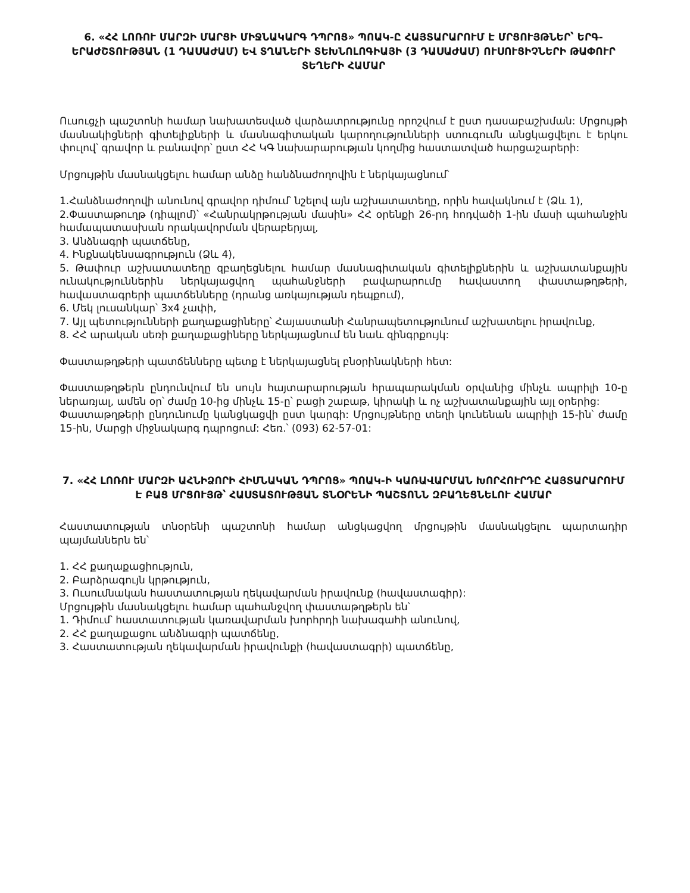6. «ՀՀ ԼՈՌՈՒ ՄԱՐԶԻ ՄԱՐՑԻ ՄԻՋՆԱԿԱՐԳ ԴՊՐՈՑ» ՊՈԱԿ-Ը ՀԱՅՏԱՐԱՐՈՒՄ Է ՄՐՑՈՒՅԹՆԵՐ՝ ԵՐԳ-ԵՐԱԺՇՏՈՒԹՅԱՆ (1 ԴԱՍԱԺԱՄ) ԵՎ ՏՂԱՆԵՐԻ ՏԵԽՆՈԼՈԳԻԱՅԻ (3 ԴԱՍԱԺԱՄ) ՈՒՍՈՒՑԻՉՆԵՐԻ ԹԱՓՈՒՐ ՏԵՂԵՐԻ ՀԱՄԱՐ
Ուսուցչի պաշտոնի համար նախատեսված վարձատրությունը որոշվում է ըստ դասաբաշխման: Մրցույթի մասնակիցների գիտելիքների և մասնագիտական կարողությունների ստուգումն անցկացվելու է երկու փուլով՝ գրավոր և բանավոր՝ ըստ ՀՀ ԿԳ նախարարության կողմից հաստատված հարցաշարերի:
Մրցույթին մասնակցելու համար անձը հանձնաժողովին է ներկայացնում՝
1.Հանձնաժողովի անունով գրավոր դիմում՝ նշելով այն աշխատատեղը, որին հավակնում է (Ձև 1),
2.Փաստաթուղթ (դիպլոմ)՝ «Հանրակրթության մասին» ՀՀ օրենքի 26-րդ հոդվածի 1-ին մասի պահանջին համապատասխան որակավորման վերաբերյալ,
3. Անձնագրի պատճենը,
4. Ինքնակենսագրություն (Ձև 4),
5. Թափուր աշխատատեղը զբաղեցնելու համար մասնագիտական գիտելիքներին և աշխատանքային ունակություններին ներկայացվող պահանջների բավարարումը հավաստող փաստաթղթերի, հավաստագրերի պատճենները (դրանց առկայության դեպքում),
6. Մեկ լուսանկար՝ 3x4 չափի,
7. Այլ պետությունների քաղաքացիները՝ Հայաստանի Հանրապետությունում աշխատելու իրավունք,
8. ՀՀ արական սեռի քաղաքացիները ներկայացնում են նաև զինգրքույկ:
Փաստաթղթերի պատճենները պետք է ներկայացնել բնօրինակների հետ:
Փաստաթղթերն ընդունվում են սույն հայտարարության հրապարակման օրվանից մինչև ապրիլի 10-ը ներառյալ, ամեն օր՝ ժամը 10-ից մինչև 15-ը՝ բացի շաբաթ, կիրակի և ոչ աշխատանքային այլ օրերից:
Փաստաթղթերի ընդունումը կանցկացվի ըստ կարգի: Մրցույթները տեղի կունենան ապրիլի 15-ին՝ ժամը 15-ին, Մարցի միջնակարգ դպրոցում: Հեռ.՝ (093) 62-57-01:
7. «ՀՀ ԼՈՌՈՒ ՄԱՐԶԻ ԱՀՆԻՁՈՐԻ ՀԻՄՆԱԿԱՆ ԴՊՐՈՑ» ՊՈԱԿ-Ի ԿԱՌԱՎԱՐՄԱՆ ԽՈՐՀՈՒՐԴԸ ՀԱՅՏԱՐԱՐՈՒՄ Է ԲԱՑ ՄՐՑՈՒՅԹ՝ ՀԱՍՏԱՏՈՒԹՅԱՆ ՏՆՕՐԵՆԻ ՊԱՇՏՈՆՆ ԶԲԱՂԵՑՆԵԼՈՒ ՀԱՄԱՐ
Հաստատության տնօրենի պաշտոնի համար անցկացվող մրցույթին մասնակցելու պարտադիր պայմաններն են՝
1. ՀՀ քաղաքացիություն,
2. Բարձրագույն կրթություն,
3. Ուսումնական հաստատության ղեկավարման իրավունք (հավաստագիր):
Մրցույթին մասնակցելու համար պահանջվող փաստաթղթերն են՝
1. Դիմում՝ հաստատության կառավարման խորհրդի նախագահի անունով,
2. ՀՀ քաղաքացու անձնագրի պատճենը,
3. Հաստատության ղեկավարման իրավունքի (հավաստագրի) պատճենը,